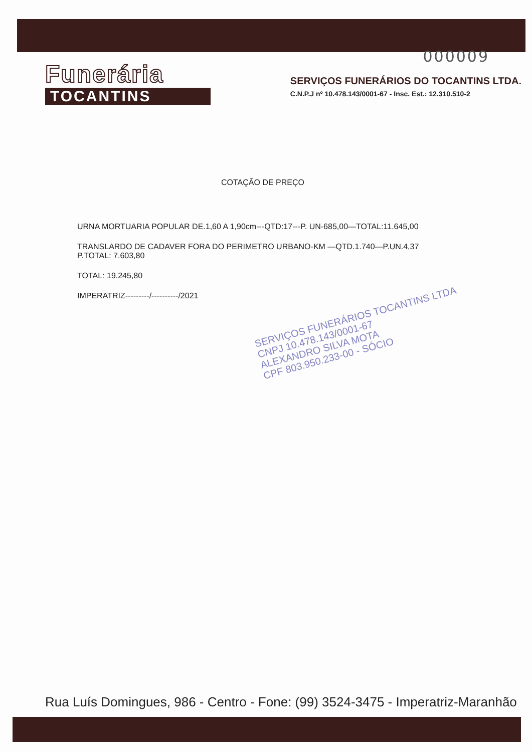000009
Funerária
TOCANTINS
SERVIÇOS FUNERÁRIOS DO TOCANTINS LTDA.
C.N.P.J nº 10.478.143/0001-67 - Insc. Est.: 12.310.510-2
COTAÇÃO DE PREÇO
URNA MORTUARIA POPULAR DE.1,60 A 1,90cm---QTD:17---P. UN-685,00—TOTAL:11.645,00
TRANSLARDO DE CADAVER FORA DO PERIMETRO URBANO-KM —QTD.1.740—P.UN.4,37
P.TOTAL: 7.603,80
TOTAL: 19.245,80
IMPERATRIZ---------/----------/2021
SERVIÇOS FUNERÁRIOS TOCANTINS LTDA
CNPJ 10.478.143/0001-67
ALEXANDRO SILVA MOTA
CPF 803.950.233-00 - SÓCIO
Rua Luís Domingues, 986 - Centro - Fone: (99) 3524-3475 - Imperatriz-Maranhão